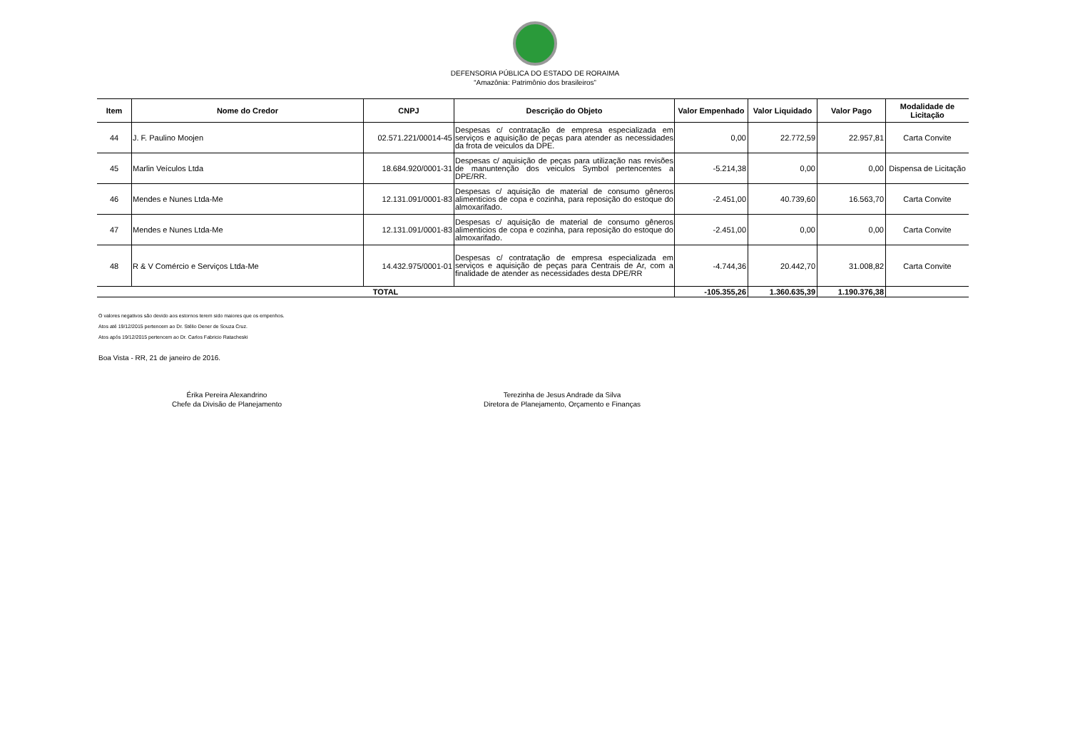DEFENSORIA PÚBLICA DO ESTADO DE RORAIMA
“Amazônia: Patrimônio dos brasileiros”
| Item | Nome do Credor | CNPJ | Descrição do Objeto | Valor Empenhado | Valor Liquidado | Valor Pago | Modalidade de Licitação |
| --- | --- | --- | --- | --- | --- | --- | --- |
| 44 | J. F. Paulino Moojen | 02.571.221/00014-45 | Despesas c/ contratação de empresa especializada em serviços e aquisição de peças para atender as necessidades da frota de veiculos da DPE. | 0,00 | 22.772,59 | 22.957,81 | Carta Convite |
| 45 | Marlin Veículos Ltda | 18.684.920/0001-31 | Despesas c/ aquisição de peças para utilização nas revisões de manuntenção dos veiculos Symbol pertencentes a DPE/RR. | -5.214,38 | 0,00 | 0,00 | Dispensa de Licitação |
| 46 | Mendes e Nunes Ltda-Me | 12.131.091/0001-83 | Despesas c/ aquisição de material de consumo gêneros alimenticios de copa e cozinha, para reposição do estoque do almoxarifado. | -2.451,00 | 40.739,60 | 16.563,70 | Carta Convite |
| 47 | Mendes e Nunes Ltda-Me | 12.131.091/0001-83 | Despesas c/ aquisição de material de consumo gêneros alimenticios de copa e cozinha, para reposição do estoque do almoxarifado. | -2.451,00 | 0,00 | 0,00 | Carta Convite |
| 48 | R & V Comércio e Serviços Ltda-Me | 14.432.975/0001-01 | Despesas c/ contratação de empresa especializada em serviços e aquisição de peças para Centrais de Ar, com a finalidade de atender as necessidades desta DPE/RR | -4.744,36 | 20.442,70 | 31.008,82 | Carta Convite |
| TOTAL | | | | -105.355,26 | 1.360.635,39 | 1.190.376,38 | |
O valores negativos são devido aos estornos terem sido maiores que os empenhos.
Atos até 19/12/2015 pertencem ao Dr. Stélio Dener de Souza Cruz.
Atos após 19/12/2015 pertencem ao Dr. Carlos Fabricio Ratacheski
Boa Vista - RR, 21 de janeiro de 2016.
Érika Pereira Alexandrino
Chefe da Divisão de Planejamento
Terezinha de Jesus Andrade da Silva
Diretora de Planejamento, Orçamento e Finanças